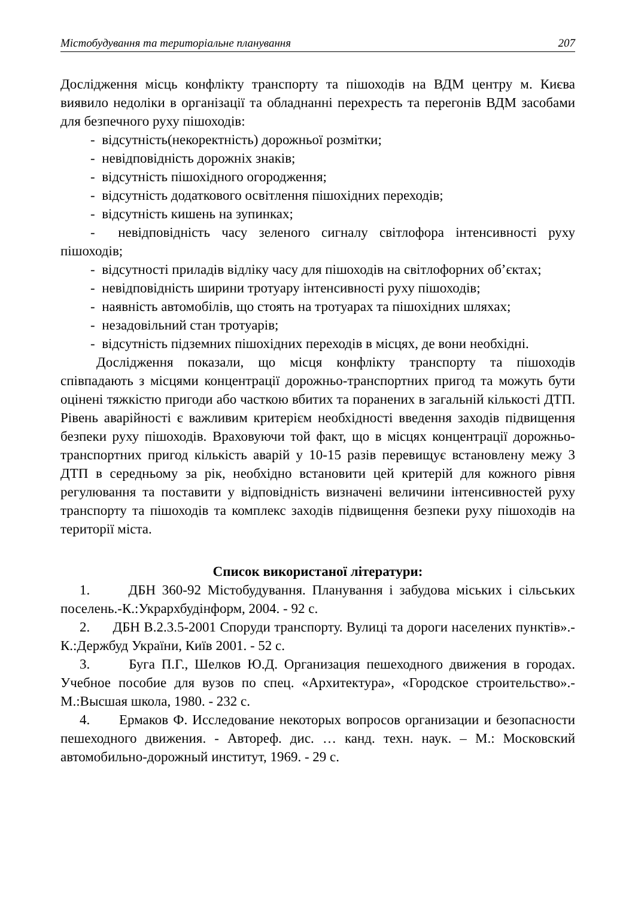Містобудування та територіальне планування 207
Дослідження місць конфлікту транспорту та пішоходів на ВДМ центру м. Києва виявило недоліки в організації та обладнанні перехресть та перегонів ВДМ засобами для безпечного руху пішоходів:
- відсутність(некоректність) дорожньої розмітки;
- невідповідність дорожніх знаків;
- відсутність пішохідного огородження;
- відсутність додаткового освітлення пішохідних переходів;
- відсутність кишень на зупинках;
- невідповідність часу зеленого сигналу світлофора інтенсивності руху пішоходів;
- відсутності приладів відліку часу для пішоходів на світлофорних об’єктах;
- невідповідність ширини тротуару інтенсивності руху пішоходів;
- наявність автомобілів, що стоять на тротуарах та пішохідних шляхах;
- незадовільний стан тротуарів;
- відсутність підземних пішохідних переходів в місцях, де вони необхідні.
Дослідження показали, що місця конфлікту транспорту та пішоходів співпадають з місцями концентрації дорожньо-транспортних пригод та можуть бути оцінені тяжкістю пригоди або часткою вбитих та поранених в загальній кількості ДТП. Рівень аварійності є важливим критерієм необхідності введення заходів підвищення безпеки руху пішоходів. Враховуючи той факт, що в місцях концентрації дорожньо-транспортних пригод кількість аварій у 10-15 разів перевищує встановлену межу 3 ДТП в середньому за рік, необхідно встановити цей критерій для кожного рівня регулювання та поставити у відповідність визначені величини інтенсивностей руху транспорту та пішоходів та комплекс заходів підвищення безпеки руху пішоходів на території міста.
Список використаної літератури:
1. ДБН 360-92 Містобудування. Планування і забудова міських і сільських поселень.-К.:Укрархбудінформ, 2004. - 92 с.
2. ДБН В.2.3.5-2001 Споруди транспорту. Вулиці та дороги населених пунктів».- К.:Держбуд України, Київ 2001. - 52 с.
3. Буга П.Г., Шелков Ю.Д. Организация пешеходного движения в городах. Учебное пособие для вузов по спец. «Архитектура», «Городское строительство».-М.:Высшая школа, 1980. - 232 с.
4. Ермаков Ф. Исследование некоторых вопросов организации и безопасности пешеходного движения. - Автореф. дис. … канд. техн. наук. – М.: Московский автомобильно-дорожный институт, 1969. - 29 с.